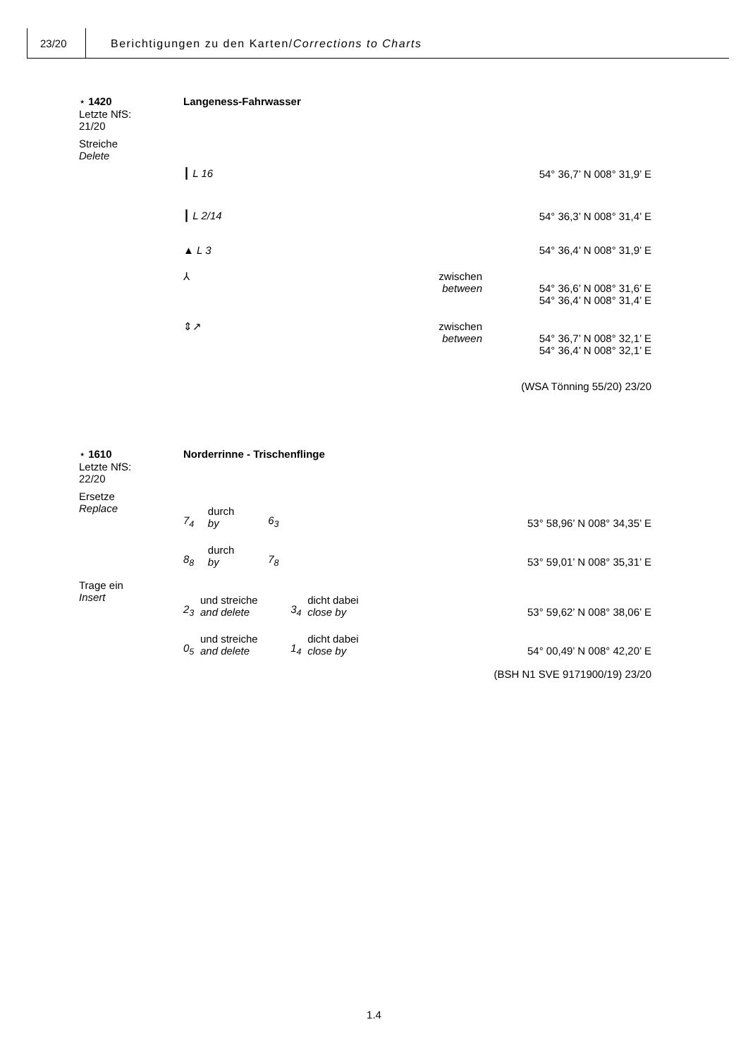23/20 Berichtigungen zu den Karten/Corrections to Charts
⋆ 1420
Letzte NfS:
21/20
Langeness-Fahrwasser
Streiche
Delete
┃ L 16
54° 36,7’ N 008° 31,9’ E
┃ L 2/14
54° 36,3’ N 008° 31,4’ E
▲ L 3
54° 36,4’ N 008° 31,9’ E
⅄ zwischen
between
54° 36,6’ N 008° 31,6’ E
54° 36,4’ N 008° 31,4’ E
⇕↗ zwischen
between
54° 36,7’ N 008° 32,1’ E
54° 36,4’ N 008° 32,1’ E
(WSA Tönning 55/20) 23/20
⋆ 1610
Letzte NfS:
22/20
Norderrinne - Trischenflinge
Ersetze
Replace
| 7<sub>4</sub> | durch by | 6<sub>3</sub> |
53° 58,96’ N 008° 34,35’ E
| 8<sub>8</sub> | durch by | 7<sub>8</sub> |
53° 59,01’ N 008° 35,31’ E
Trage ein
Insert
| 2<sub>3</sub> | und streiche and delete | 3<sub>4</sub> | dicht dabei close by |
53° 59,62’ N 008° 38,06’ E
| 0<sub>5</sub> | und streiche and delete | 1<sub>4</sub> | dicht dabei close by |
54° 00,49’ N 008° 42,20’ E
(BSH N1 SVE 9171900/19) 23/20
1.4